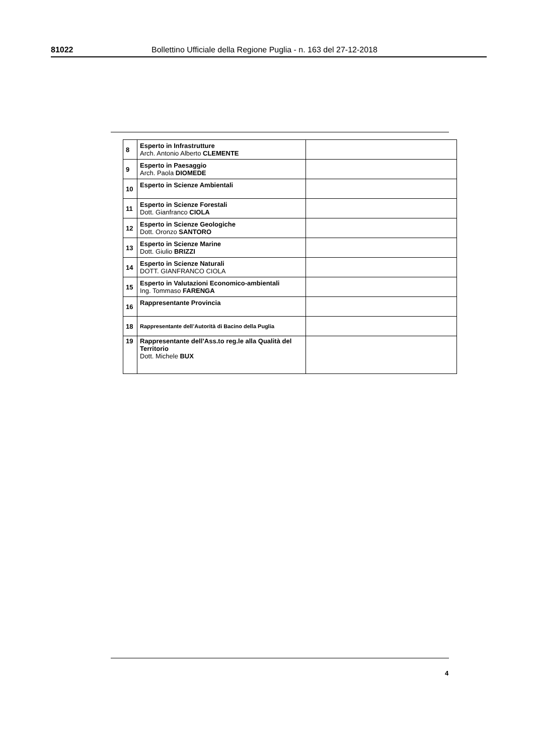81022 Bollettino Ufficiale della Regione Puglia - n. 163 del 27-12-2018
| 8 | Esperto in Infrastrutture Arch. Antonio Alberto CLEMENTE | |
| 9 | Esperto in Paesaggio Arch. Paola DIOMEDE | |
| 10 | Esperto in Scienze Ambientali | |
| 11 | Esperto in Scienze Forestali Dott. Gianfranco CIOLA | |
| 12 | Esperto in Scienze Geologiche Dott. Oronzo SANTORO | |
| 13 | Esperto in Scienze Marine Dott. Giulio BRIZZI | |
| 14 | Esperto in Scienze Naturali DOTT. GIANFRANCO CIOLA | |
| 15 | Esperto in Valutazioni Economico-ambientali Ing. Tommaso FARENGA | |
| 16 | Rappresentante Provincia | |
| 18 | Rappresentante dell’Autorità di Bacino della Puglia | |
| 19 | Rappresentante dell’Ass.to reg.le alla Qualità del Territorio Dott. Michele BUX | |
4